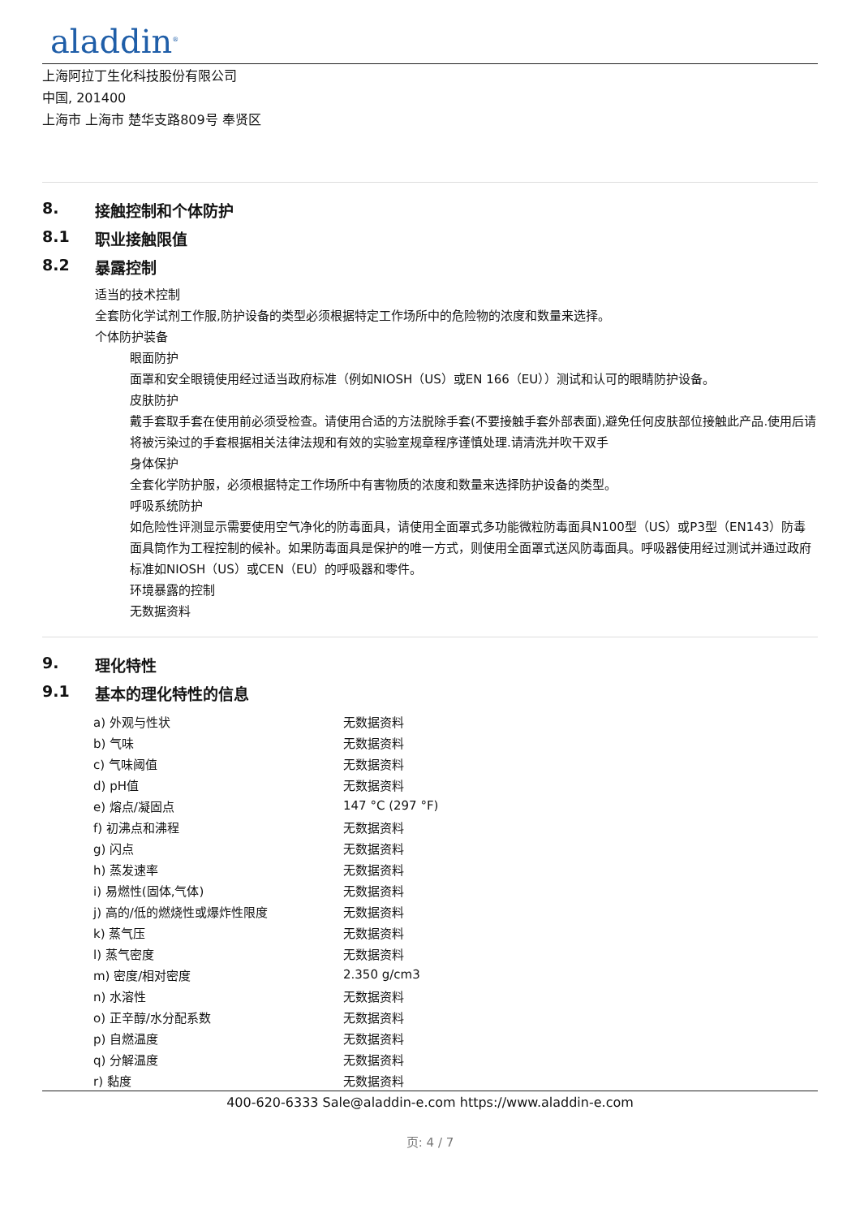aladdin<sup>®</sup>
上海阿拉丁生化科技股份有限公司
中国, 201400
上海市 上海市 楚华支路809号 奉贤区
8. 接触控制和个体防护
8.1 职业接触限值
8.2 暴露控制
适当的技术控制
全套防化学试剂工作服,防护设备的类型必须根据特定工作场所中的危险物的浓度和数量来选择。
个体防护装备
眼面防护
面罩和安全眼镜使用经过适当政府标准（例如NIOSH（US）或EN 166（EU））测试和认可的眼睛防护设备。
皮肤防护
戴手套取手套在使用前必须受检查。请使用合适的方法脱除手套(不要接触手套外部表面),避免任何皮肤部位接触此产品.使用后请将被污染过的手套根据相关法律法规和有效的实验室规章程序谨慎处理.请清洗并吹干双手
身体保护
全套化学防护服，必须根据特定工作场所中有害物质的浓度和数量来选择防护设备的类型。
呼吸系统防护
如危险性评测显示需要使用空气净化的防毒面具，请使用全面罩式多功能微粒防毒面具N100型（US）或P3型（EN143）防毒面具筒作为工程控制的候补。如果防毒面具是保护的唯一方式，则使用全面罩式送风防毒面具。呼吸器使用经过测试并通过政府标准如NIOSH（US）或CEN（EU）的呼吸器和零件。
环境暴露的控制
无数据资料
9. 理化特性
9.1 基本的理化特性的信息
| a) 外观与性状 | 无数据资料 |
| b) 气味 | 无数据资料 |
| c) 气味阈值 | 无数据资料 |
| d) pH值 | 无数据资料 |
| e) 熔点/凝固点 | 147 °C (297 °F) |
| f) 初沸点和沸程 | 无数据资料 |
| g) 闪点 | 无数据资料 |
| h) 蒸发速率 | 无数据资料 |
| i) 易燃性(固体,气体) | 无数据资料 |
| j) 高的/低的燃烧性或爆炸性限度 | 无数据资料 |
| k) 蒸气压 | 无数据资料 |
| l) 蒸气密度 | 无数据资料 |
| m) 密度/相对密度 | 2.350 g/cm3 |
| n) 水溶性 | 无数据资料 |
| o) 正辛醇/水分配系数 | 无数据资料 |
| p) 自燃温度 | 无数据资料 |
| q) 分解温度 | 无数据资料 |
| r) 黏度 | 无数据资料 |
400-620-6333 Sale@aladdin-e.com https://www.aladdin-e.com
页: 4 / 7